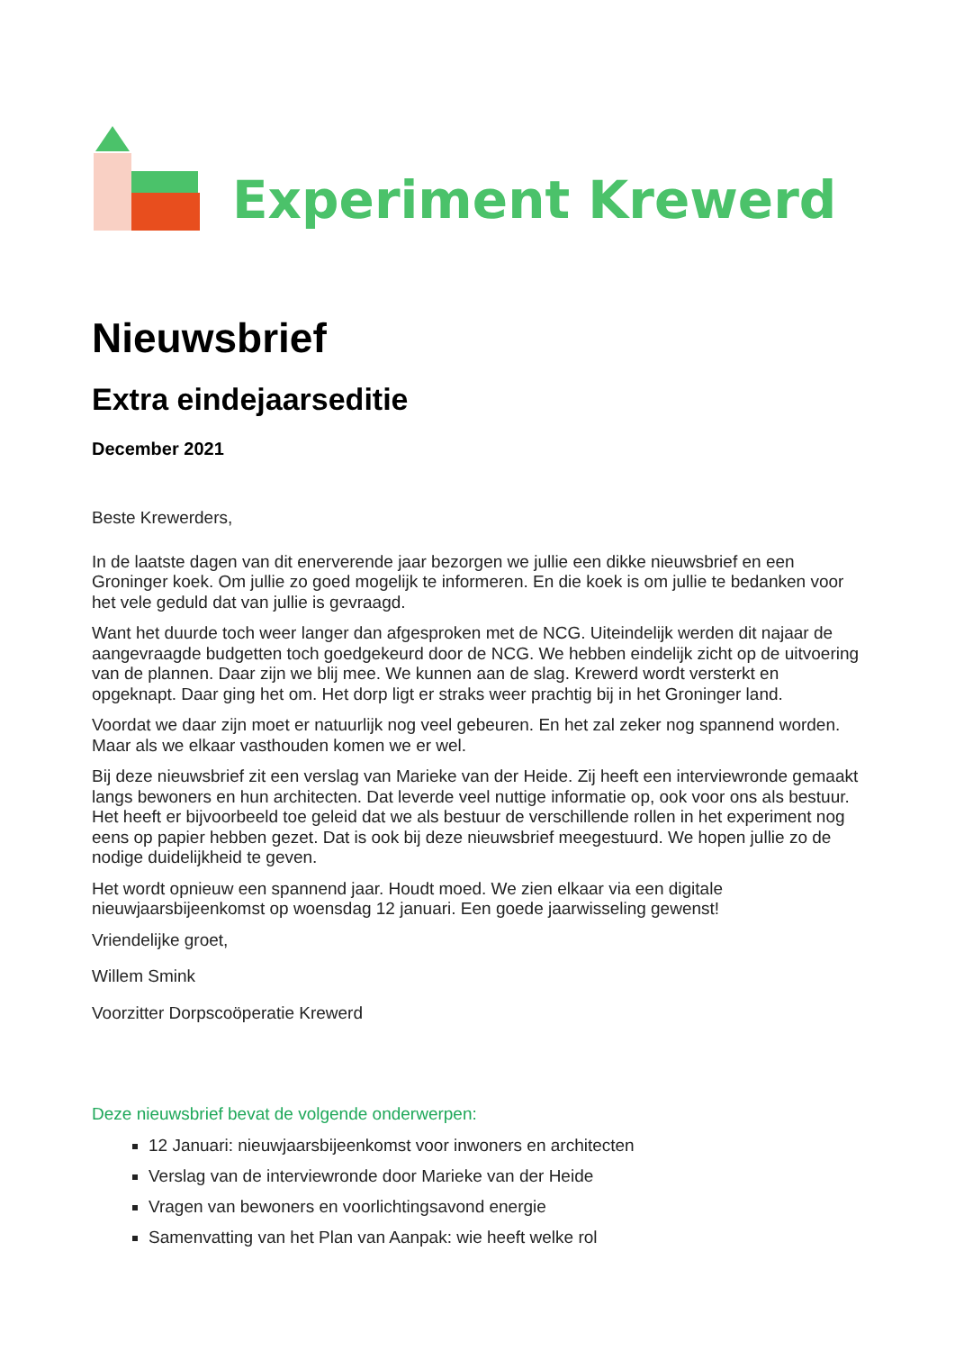Experiment Krewerd
Nieuwsbrief
Extra eindejaarseditie
December 2021
Beste Krewerders,
In de laatste dagen van dit enerverende jaar bezorgen we jullie een dikke nieuwsbrief en een Groninger koek. Om jullie zo goed mogelijk te informeren. En die koek is om jullie te bedanken voor het vele geduld dat van jullie is gevraagd.
Want het duurde toch weer langer dan afgesproken met de NCG. Uiteindelijk werden dit najaar de aangevraagde budgetten toch goedgekeurd door de NCG. We hebben eindelijk zicht op de uitvoering van de plannen. Daar zijn we blij mee. We kunnen aan de slag. Krewerd wordt versterkt en opgeknapt. Daar ging het om. Het dorp ligt er straks weer prachtig bij in het Groninger land.
Voordat we daar zijn moet er natuurlijk nog veel gebeuren. En het zal zeker nog spannend worden. Maar als we elkaar vasthouden komen we er wel.
Bij deze nieuwsbrief zit een verslag van Marieke van der Heide. Zij heeft een interviewronde gemaakt langs bewoners en hun architecten. Dat leverde veel nuttige informatie op, ook voor ons als bestuur. Het heeft er bijvoorbeeld toe geleid dat we als bestuur de verschillende rollen in het experiment nog eens op papier hebben gezet. Dat is ook bij deze nieuwsbrief meegestuurd. We hopen jullie zo de nodige duidelijkheid te geven.
Het wordt opnieuw een spannend jaar. Houdt moed. We zien elkaar via een digitale nieuwjaarsbijeenkomst op woensdag 12 januari. Een goede jaarwisseling gewenst!
Vriendelijke groet,
Willem Smink
Voorzitter Dorpscoöperatie Krewerd
Deze nieuwsbrief bevat de volgende onderwerpen:
12 Januari: nieuwjaarsbijeenkomst voor inwoners en architecten
Verslag van de interviewronde door Marieke van der Heide
Vragen van bewoners en voorlichtingsavond energie
Samenvatting van het Plan van Aanpak: wie heeft welke rol